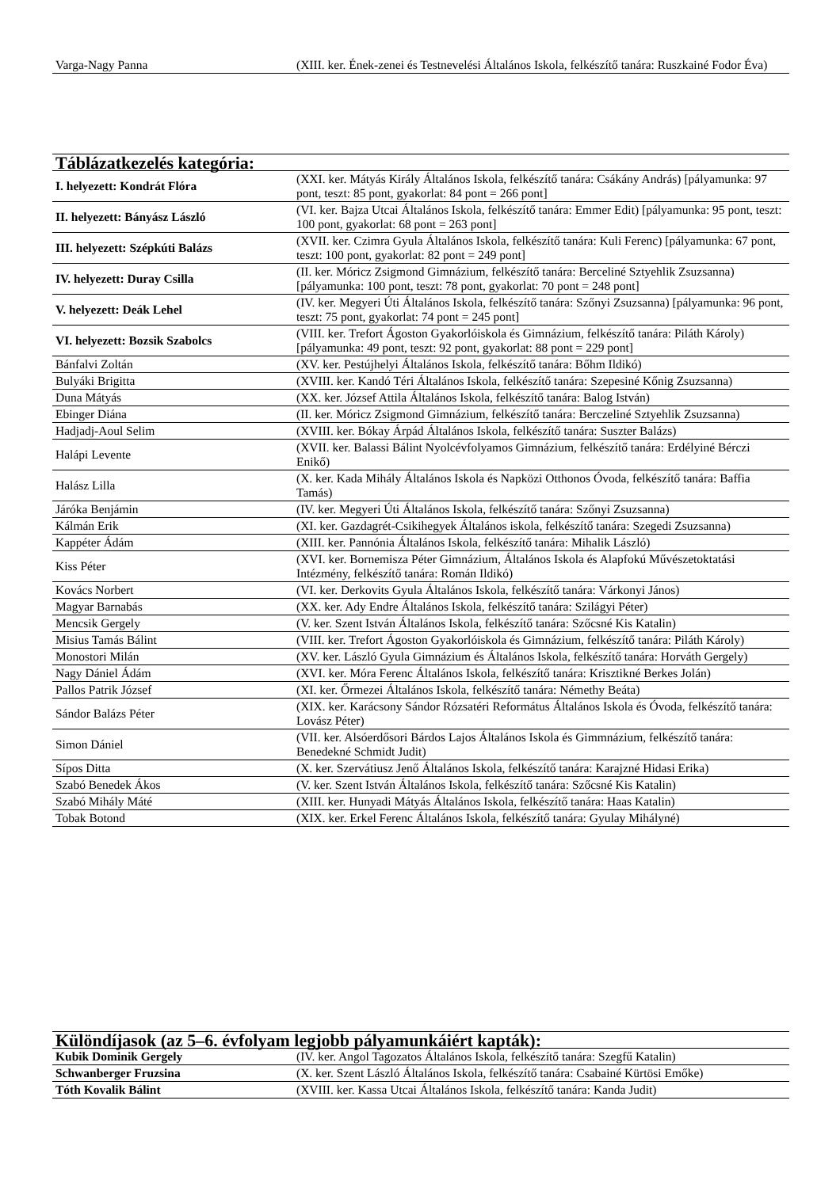| Varga-Nagy Panna | (XIII. ker. Ének-zenei és Testnevelési Általános Iskola, felkészítő tanára: Ruszkainé Fodor Éva) |
| Táblázatkezelés kategória: | |
| --- | --- |
| I. helyezett: Kondrát Flóra | (XXI. ker. Mátyás Király Általános Iskola, felkészítő tanára: Csákány András) [pályamunka: 97 pont, teszt: 85 pont, gyakorlat: 84 pont = 266 pont] |
| II. helyezett: Bányász László | (VI. ker. Bajza Utcai Általános Iskola, felkészítő tanára: Emmer Edit) [pályamunka: 95 pont, teszt: 100 pont, gyakorlat: 68 pont = 263 pont] |
| III. helyezett: Szépkúti Balázs | (XVII. ker. Czimra Gyula Általános Iskola, felkészítő tanára: Kuli Ferenc) [pályamunka: 67 pont, teszt: 100 pont, gyakorlat: 82 pont = 249 pont] |
| IV. helyezett: Duray Csilla | (II. ker. Móricz Zsigmond Gimnázium, felkészítő tanára: Berceliné Sztyehlik Zsuzsanna) [pályamunka: 100 pont, teszt: 78 pont, gyakorlat: 70 pont = 248 pont] |
| V. helyezett: Deák Lehel | (IV. ker. Megyeri Úti Általános Iskola, felkészítő tanára: Szőnyi Zsuzsanna) [pályamunka: 96 pont, teszt: 75 pont, gyakorlat: 74 pont = 245 pont] |
| VI. helyezett: Bozsik Szabolcs | (VIII. ker. Trefort Ágoston Gyakorlóiskola és Gimnázium, felkészítő tanára: Piláth Károly) [pályamunka: 49 pont, teszt: 92 pont, gyakorlat: 88 pont = 229 pont] |
| Bánfalvi Zoltán | (XV. ker. Pestújhelyi Általános Iskola, felkészítő tanára: Bőhm Ildikó) |
| Bulyáki Brigitta | (XVIII. ker. Kandó Téri Általános Iskola, felkészítő tanára: Szepesiné Kőnig Zsuzsanna) |
| Duna Mátyás | (XX. ker. József Attila Általános Iskola, felkészítő tanára: Balog István) |
| Ebinger Diána | (II. ker. Móricz Zsigmond Gimnázium, felkészítő tanára: Berczeliné Sztyehlik Zsuzsanna) |
| Hadjadj-Aoul Selim | (XVIII. ker. Bókay Árpád Általános Iskola, felkészítő tanára: Suszter Balázs) |
| Halápi Levente | (XVII. ker. Balassi Bálint Nyolcévfolyamos Gimnázium, felkészítő tanára: Erdélyiné Bérczi Enikő) |
| Halász Lilla | (X. ker. Kada Mihály Általános Iskola és Napközi Otthonos Óvoda, felkészítő tanára: Baffia Tamás) |
| Járóka Benjámin | (IV. ker. Megyeri Úti Általános Iskola, felkészítő tanára: Szőnyi Zsuzsanna) |
| Kálmán Erik | (XI. ker. Gazdagrét-Csikihegyek Általános iskola, felkészítő tanára: Szegedi Zsuzsanna) |
| Kappéter Ádám | (XIII. ker. Pannónia Általános Iskola, felkészítő tanára: Mihalik László) |
| Kiss Péter | (XVI. ker. Bornemisza Péter Gimnázium, Általános Iskola és Alapfokú Művészetoktatási Intézmény, felkészítő tanára: Román Ildikó) |
| Kovács Norbert | (VI. ker. Derkovits Gyula Általános Iskola, felkészítő tanára: Várkonyi János) |
| Magyar Barnabás | (XX. ker. Ady Endre Általános Iskola, felkészítő tanára: Szilágyi Péter) |
| Mencsik Gergely | (V. ker. Szent István Általános Iskola, felkészítő tanára: Szőcsné Kis Katalin) |
| Misius Tamás Bálint | (VIII. ker. Trefort Ágoston Gyakorlóiskola és Gimnázium, felkészítő tanára: Piláth Károly) |
| Monostori Milán | (XV. ker. László Gyula Gimnázium és Általános Iskola, felkészítő tanára: Horváth Gergely) |
| Nagy Dániel Ádám | (XVI. ker. Móra Ferenc Általános Iskola, felkészítő tanára: Krisztikné Berkes Jolán) |
| Pallos Patrik József | (XI. ker. Őrmezei Általános Iskola, felkészítő tanára: Némethy Beáta) |
| Sándor Balázs Péter | (XIX. ker. Karácsony Sándor Rózsatéri Református Általános Iskola és Óvoda, felkészítő tanára: Lovász Péter) |
| Simon Dániel | (VII. ker. Alsóerdősori Bárdos Lajos Általános Iskola és Gimmnázium, felkészítő tanára: Benedekné Schmidt Judit) |
| Sípos Ditta | (X. ker. Szervátiusz Jenő Általános Iskola, felkészítő tanára: Karajzné Hidasi Erika) |
| Szabó Benedek Ákos | (V. ker. Szent István Általános Iskola, felkészítő tanára: Szőcsné Kis Katalin) |
| Szabó Mihály Máté | (XIII. ker. Hunyadi Mátyás Általános Iskola, felkészítő tanára: Haas Katalin) |
| Tobak Botond | (XIX. ker. Erkel Ferenc Általános Iskola, felkészítő tanára: Gyulay Mihályné) |
| Különdíjasok (az 5–6. évfolyam legjobb pályamunkáiért kapták): | |
| --- | --- |
| Kubik Dominik Gergely | (IV. ker. Angol Tagozatos Általános Iskola, felkészítő tanára: Szegfű Katalin) |
| Schwanberger Fruzsina | (X. ker. Szent László Általános Iskola, felkészítő tanára: Csabainé Kürtösi Emőke) |
| Tóth Kovalik Bálint | (XVIII. ker. Kassa Utcai Általános Iskola, felkészítő tanára: Kanda Judit) |